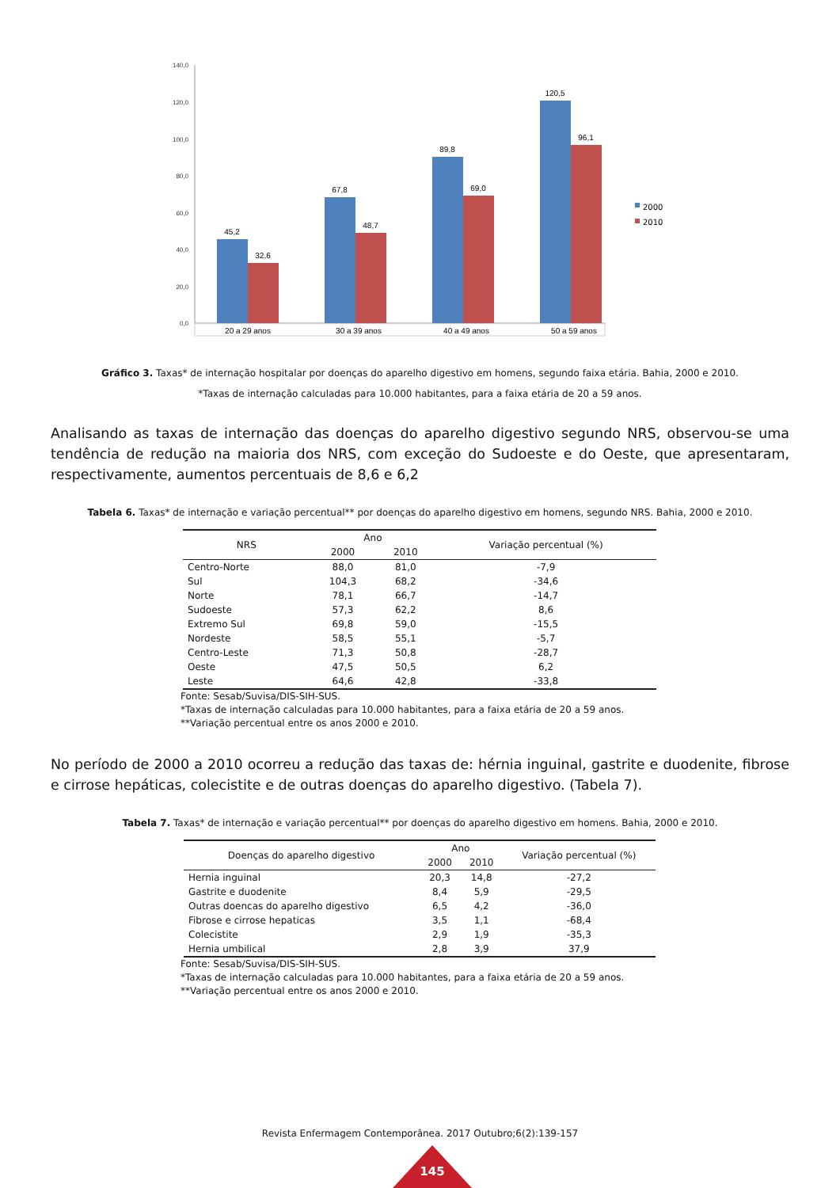140,0
120,0
100,0
80,0
60,0
40,0
20,0
0,0
45,2
32,6
67,8
48,7
89,8
69,0
120,5
96,1
20 a 29 anos
30 a 39 anos
40 a 49 anos
50 a 59 anos
2000
2010
Gráfico 3. Taxas* de internação hospitalar por doenças do aparelho digestivo em homens, segundo faixa etária. Bahia, 2000 e 2010.
*Taxas de internação calculadas para 10.000 habitantes, para a faixa etária de 20 a 59 anos.
Analisando as taxas de internação das doenças do aparelho digestivo segundo NRS, observou-se uma tendência de redução na maioria dos NRS, com exceção do Sudoeste e do Oeste, que apresentaram, respectivamente, aumentos percentuais de 8,6 e 6,2
Tabela 6. Taxas* de internação e variação percentual** por doenças do aparelho digestivo em homens, segundo NRS. Bahia, 2000 e 2010.
| NRS | Ano | | Variação percentual (%) |
| --- | --- | --- | --- |
| | 2000 | 2010 | |
| Centro-Norte | 88,0 | 81,0 | -7,9 |
| Sul | 104,3 | 68,2 | -34,6 |
| Norte | 78,1 | 66,7 | -14,7 |
| Sudoeste | 57,3 | 62,2 | 8,6 |
| Extremo Sul | 69,8 | 59,0 | -15,5 |
| Nordeste | 58,5 | 55,1 | -5,7 |
| Centro-Leste | 71,3 | 50,8 | -28,7 |
| Oeste | 47,5 | 50,5 | 6,2 |
| Leste | 64,6 | 42,8 | -33,8 |
Fonte: Sesab/Suvisa/DIS-SIH-SUS.
*Taxas de internação calculadas para 10.000 habitantes, para a faixa etária de 20 a 59 anos.
**Variação percentual entre os anos 2000 e 2010.
No período de 2000 a 2010 ocorreu a redução das taxas de: hérnia inguinal, gastrite e duodenite, fibrose e cirrose hepáticas, colecistite e de outras doenças do aparelho digestivo. (Tabela 7).
Tabela 7. Taxas* de internação e variação percentual** por doenças do aparelho digestivo em homens. Bahia, 2000 e 2010.
| Doenças do aparelho digestivo | Ano | | Variação percentual (%) |
| --- | --- | --- | --- |
| | 2000 | 2010 | |
| Hernia inguinal | 20,3 | 14,8 | -27,2 |
| Gastrite e duodenite | 8,4 | 5,9 | -29,5 |
| Outras doencas do aparelho digestivo | 6,5 | 4,2 | -36,0 |
| Fibrose e cirrose hepaticas | 3,5 | 1,1 | -68,4 |
| Colecistite | 2,9 | 1,9 | -35,3 |
| Hernia umbilical | 2,8 | 3,9 | 37,9 |
Fonte: Sesab/Suvisa/DIS-SIH-SUS.
*Taxas de internação calculadas para 10.000 habitantes, para a faixa etária de 20 a 59 anos.
**Variação percentual entre os anos 2000 e 2010.
Revista Enfermagem Contemporânea. 2017 Outubro;6(2):139-157
145